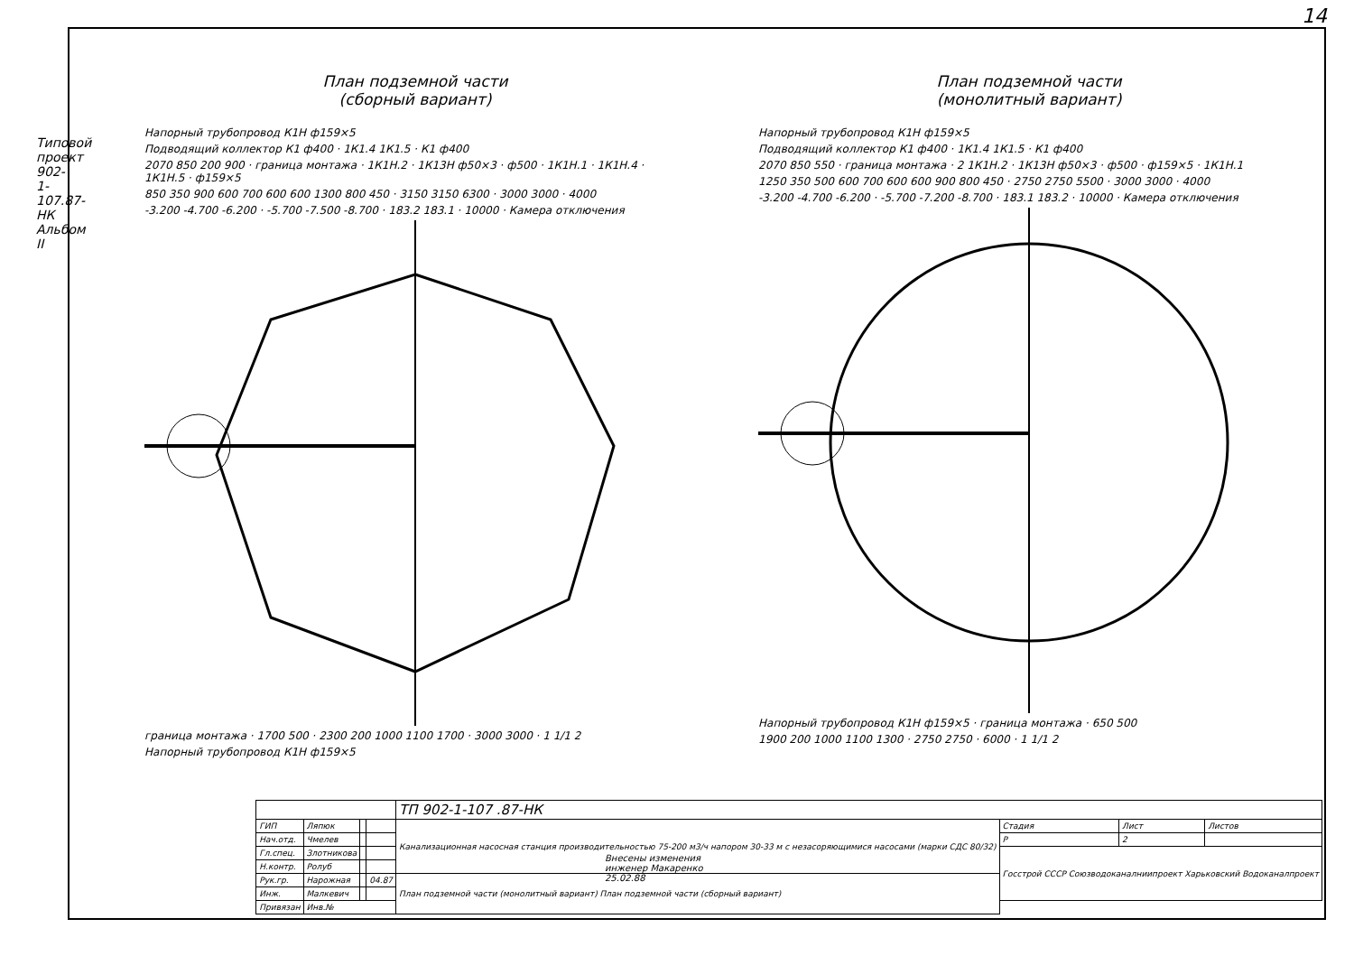14
Типовой проект 902-1-107.87-НК Альбом II
План подземной части
(сборный вариант)
Напорный трубопровод К1Н ф159×5
Подводящий коллектор К1 ф400 · 1К1.4 1К1.5 · К1 ф400
2070 850 200 900 · граница монтажа · 1К1Н.2 · 1К13Н ф50×3 · ф500 · 1К1Н.1 · 1К1Н.4 · 1К1Н.5 · ф159×5
850 350 900 600 700 600 600 1300 800 450 · 3150 3150 6300 · 3000 3000 · 4000
-3.200 -4.700 -6.200 · -5.700 -7.500 -8.700 · 183.2 183.1 · 10000 · Камера отключения
граница монтажа · 1700 500 · 2300 200 1000 1100 1700 · 3000 3000 · 1 1/1 2
Напорный трубопровод К1Н ф159×5
План подземной части
(монолитный вариант)
Напорный трубопровод К1Н ф159×5
Подводящий коллектор К1 ф400 · 1К1.4 1К1.5 · К1 ф400
2070 850 550 · граница монтажа · 2 1К1Н.2 · 1К13Н ф50×3 · ф500 · ф159×5 · 1К1Н.1
1250 350 500 600 700 600 600 900 800 450 · 2750 2750 5500 · 3000 3000 · 4000
-3.200 -4.700 -6.200 · -5.700 -7.200 -8.700 · 183.1 183.2 · 10000 · Камера отключения
Напорный трубопровод К1Н ф159×5 · граница монтажа · 650 500
1900 200 1000 1100 1300 · 2750 2750 · 6000 · 1 1/1 2
Внесены изменения
инженер Макаренко
25.02.88
| | | | | ТП 902-1-107 .87-НК | | | |
| ГИП | Ляпюк | | | Канализационная насосная станция производительностью 75-200 м3/ч напором 30-33 м с незасоряющимися насосами (марки СДС 80/32) | Стадия | Лист | Листов |
| Нач.отд. | Чмелев | | | | Р | 2 | |
| Гл.спец. | Злотникова | | | | Госстрой СССР Союзводоканалниипроект Харьковский Водоканалпроект | | |
| Н.контр. | Ролуб | | | | | | |
| Рук.гр. | Нарожная | | 04.87 | План подземной части (монолитный вариант) План подземной части (сборный вариант) | | | |
| Инж. | Малкевич | | | | | | |
| Привязан | Инв.№ | | | | | | |